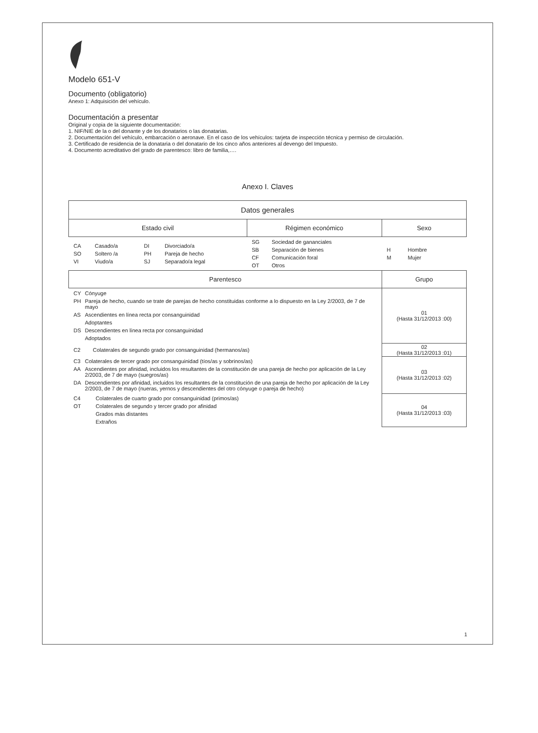Modelo 651-V
Documento (obligatorio)
Anexo 1: Adquisición del vehículo.
Documentación a presentar
Original y copia de la siguiente documentación:
1. NIF/NIE de la o del donante y de los donatarios o las donatarias.
2. Documentación del vehículo, embarcación o aeronave. En el caso de los vehículos: tarjeta de inspección técnica y permiso de circulación.
3. Certificado de residencia de la donataria o del donatario de los cinco años anteriores al devengo del Impuesto.
4. Documento acreditativo del grado de parentesco: libro de familia,….
Anexo I. Claves
| Datos generales | | |
| --- | --- | --- |
| Estado civil | Régimen económico | Sexo |
| / CA / Casado/a / DI / Divorciado/a / / SO / Soltero /a / PH / Pareja de hecho / / VI / Viudo/a / SJ / Separado/a legal / | / SG / Sociedad de gananciales / / SB / Separación de bienes / / CF / Comunicación foral / / OT / Otros / | / H / Hombre / / M / Mujer / |
| Parentesco | | Grupo |
| / CY / Cónyuge / / PH / Pareja de hecho, cuando se trate de parejas de hecho constituidas conforme a lo dispuesto en la Ley 2/2003, de 7 de mayo / / AS / Ascendientes en línea recta por consanguinidad / / / Adoptantes / / DS / Descendientes en línea recta por consanguinidad / / / Adoptados / | | 01 (Hasta 31/12/2013 :00) |
| / C2 / Colaterales de segundo grado por consanguinidad (hermanos/as) / | | 02 (Hasta 31/12/2013 :01) |
| / C3 / Colaterales de tercer grado por consanguinidad (tíos/as y sobrinos/as) / / AA / Ascendientes por afinidad, incluidos los resultantes de la constitución de una pareja de hecho por aplicación de la Ley 2/2003, de 7 de mayo (suegros/as) / / DA / Descendientes por afinidad, incluidos los resultantes de la constitución de una pareja de hecho por aplicación de la Ley 2/2003, de 7 de mayo (nueras, yernos y descendientes del otro cónyuge o pareja de hecho) / | | 03 (Hasta 31/12/2013 :02) |
| / C4 / Colaterales de cuarto grado por consanguinidad (primos/as) / / OT / Colaterales de segundo y tercer grado por afinidad / / / Grados más distantes / / / Extraños / | | 04 (Hasta 31/12/2013 :03) |
1